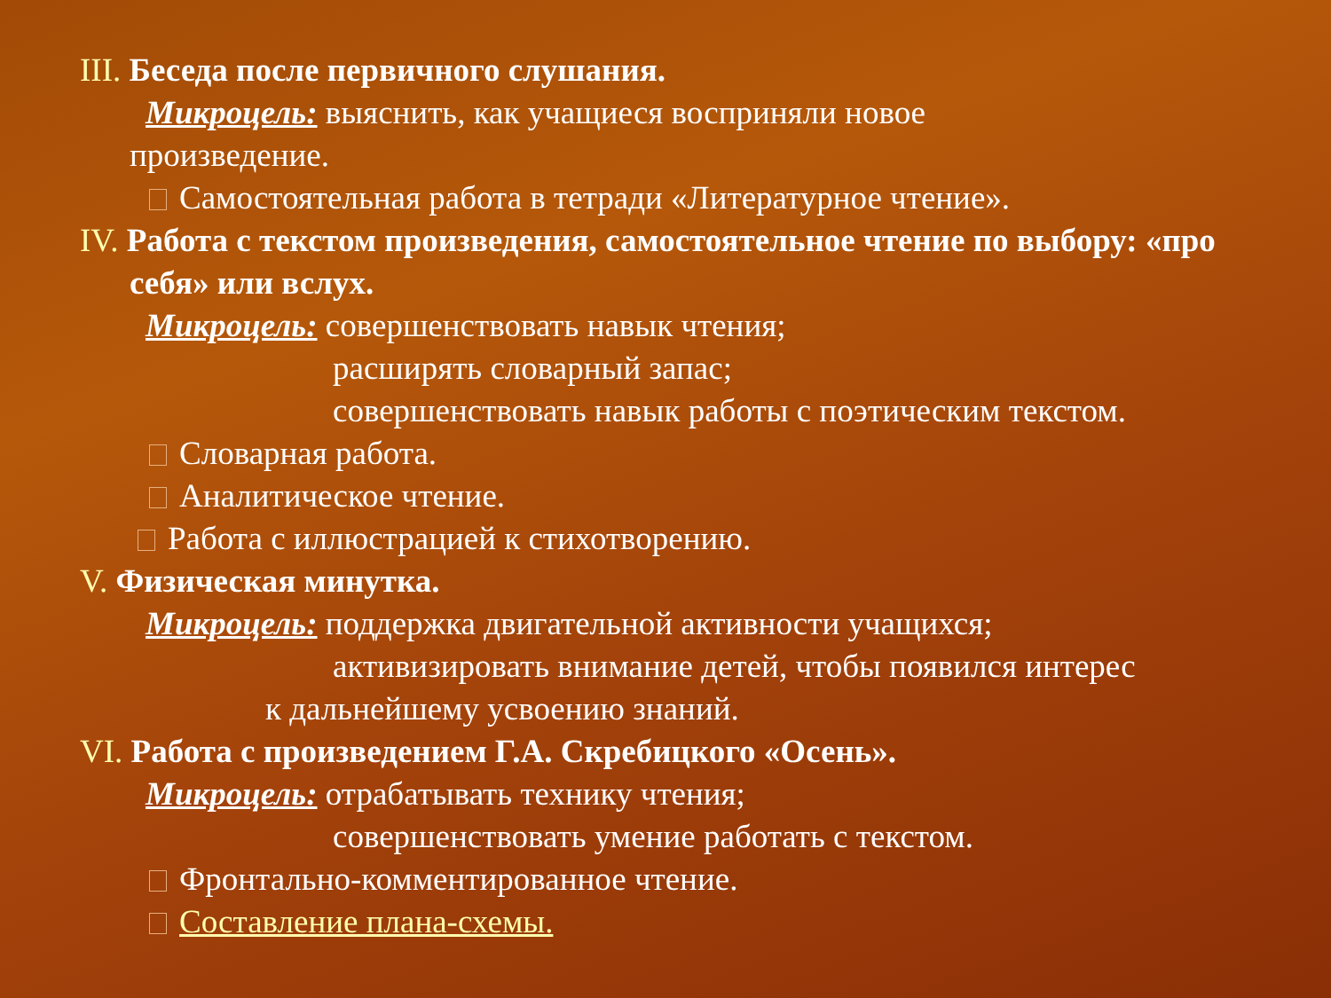III. Беседа после первичного слушания.
Микроцель: выяснить, как учащиеся восприняли новое
произведение.
Самостоятельная работа в тетради «Литературное чтение».
IV. Работа с текстом произведения, самостоятельное чтение по выбору: «про себя» или вслух.
Микроцель: совершенствовать навык чтения;
расширять словарный запас;
совершенствовать навык работы с поэтическим текстом.
Словарная работа.
Аналитическое чтение.
Работа с иллюстрацией к стихотворению.
V. Физическая минутка.
Микроцель: поддержка двигательной активности учащихся;
активизировать внимание детей, чтобы появился интерес
к дальнейшему усвоению знаний.
VI. Работа с произведением Г.А. Скребицкого «Осень».
Микроцель: отрабатывать технику чтения;
совершенствовать умение работать с текстом.
Фронтально-комментированное чтение.
Составление плана-схемы.